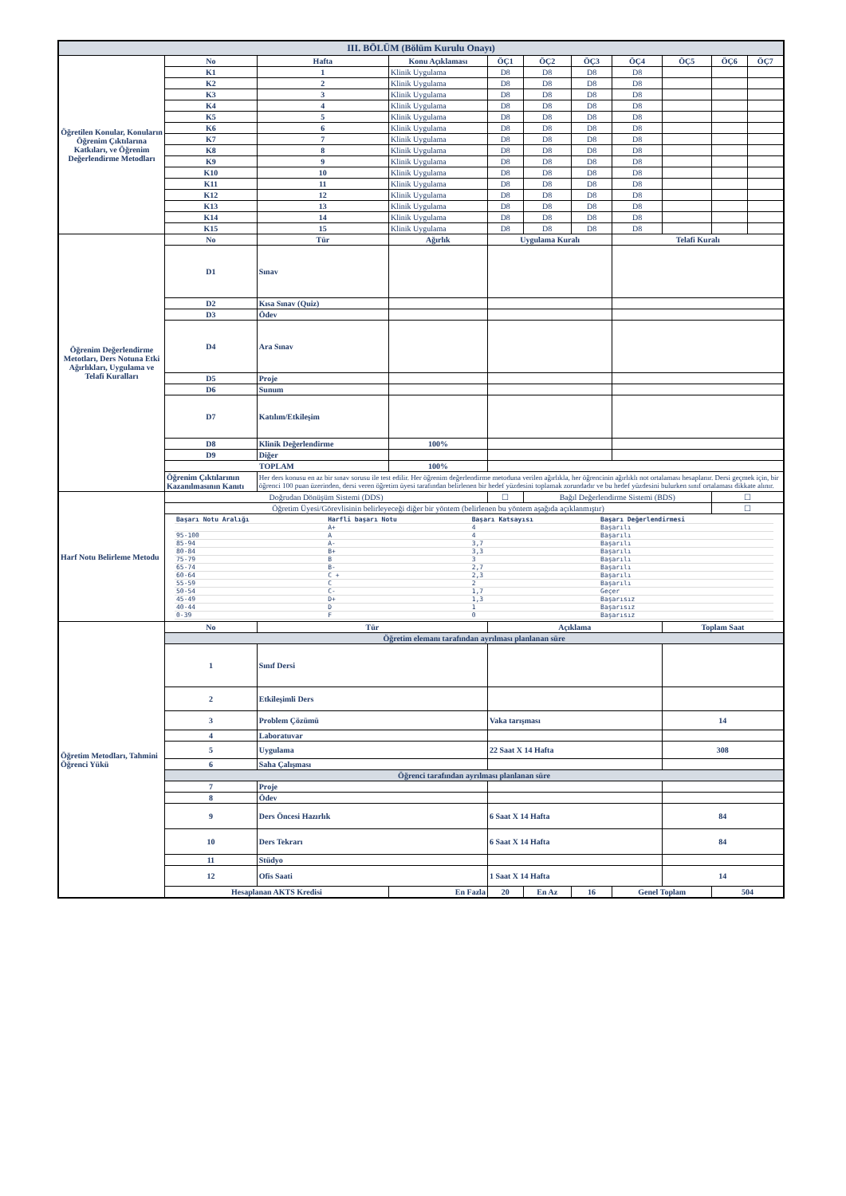| III. BÖLÜM (Bölüm Kurulu Onayı) | | | | | | | | | | | |
| Öğretilen Konular, Konuların Öğrenim Çıktılarına Katkıları, ve Öğrenim Değerlendirme Metodları | No | Hafta | Konu Açıklaması | | ÖÇ1 | ÖÇ2 | ÖÇ3 | ÖÇ4 | ÖÇ5 | ÖÇ6 | ÖÇ7 |
| | K1 | 1 | Klinik Uygulama | | D8 | D8 | D8 | D8 | | | |
| | K2 | 2 | Klinik Uygulama | | D8 | D8 | D8 | D8 | | | |
| | K3 | 3 | Klinik Uygulama | | D8 | D8 | D8 | D8 | | | |
| | K4 | 4 | Klinik Uygulama | | D8 | D8 | D8 | D8 | | | |
| | K5 | 5 | Klinik Uygulama | | D8 | D8 | D8 | D8 | | | |
| | K6 | 6 | Klinik Uygulama | | D8 | D8 | D8 | D8 | | | |
| | K7 | 7 | Klinik Uygulama | | D8 | D8 | D8 | D8 | | | |
| | K8 | 8 | Klinik Uygulama | | D8 | D8 | D8 | D8 | | | |
| | K9 | 9 | Klinik Uygulama | | D8 | D8 | D8 | D8 | | | |
| | K10 | 10 | Klinik Uygulama | | D8 | D8 | D8 | D8 | | | |
| | K11 | 11 | Klinik Uygulama | | D8 | D8 | D8 | D8 | | | |
| | K12 | 12 | Klinik Uygulama | | D8 | D8 | D8 | D8 | | | |
| | K13 | 13 | Klinik Uygulama | | D8 | D8 | D8 | D8 | | | |
| | K14 | 14 | Klinik Uygulama | | D8 | D8 | D8 | D8 | | | |
| | K15 | 15 | Klinik Uygulama | | D8 | D8 | D8 | D8 | | | |
| Öğrenim Değerlendirme Metotları, Ders Notuna Etki Ağırlıkları, Uygulama ve Telafi Kuralları | No | Tür | | Ağırlık | Uygulama Kuralı | | | Telafi Kuralı | | | |
| | D1 | Sınav | | | | | | | | | |
| | D2 | Kısa Sınav (Quiz) | | | | | | | | | |
| | D3 | Ödev | | | | | | | | | |
| | D4 | Ara Sınav | | | | | | | | | |
| | D5 | Proje | | | | | | | | | |
| | D6 | Sunum | | | | | | | | | |
| | D7 | Katılım/Etkileşim | | | | | | | | | |
| | D8 | Klinik Değerlendirme | | 100% | | | | | | | |
| | D9 | Diğer | | | | | | | | | |
| | TOPLAM | | | 100% | | | | | | | |
| | Öğrenim Çıktılarının Kazanılmasının Kanıtı | Her ders konusu en az bir sınav sorusu ile test edilir. Her öğrenim değerlendirme metoduna verilen ağırlıkla, her öğrencinin ağırlıklı not ortalaması hesaplanır. Dersi geçmek için, bir öğrenci 100 puan üzerinden, dersi veren öğretim üyesi tarafından belirlenen bir hedef yüzdesini toplamak zorundadır ve bu hedef yüzdesini bulurken sınıf ortalaması dikkate alınır. | | | | | | | | | |
| Harf Notu Belirleme Metodu | Doğrudan Dönüşüm Sistemi (DDS) | | | | ☐ | Bağıl Değerlendirme Sistemi (BDS) | | | | ☐ | |
| | Öğretim Üyesi/Görevlisinin belirleyeceği diğer bir yöntem (belirlenen bu yöntem aşağıda açıklanmıştır) | | | | | | | | | ☐ | |
| | / Başarı Notu Aralığı / Harfli başarı Notu / Başarı Katsayısı / Başarı Değerlendirmesi / / / A+ / 4 / Başarılı / / 95-100 / A / 4 / Başarılı / / 85-94 / A- / 3,7 / Başarılı / / 80-84 / B+ / 3,3 / Başarılı / / 75-79 / B / 3 / Başarılı / / 65-74 / B- / 2,7 / Başarılı / / 60-64 / C + / 2,3 / Başarılı / / 55-59 / C / 2 / Başarılı / / 50-54 / C- / 1,7 / Geçer / / 45-49 / D+ / 1,3 / Başarısız / / 40-44 / D / 1 / Başarısız / / 0-39 / F / 0 / Başarısız / | | | | | | | | | | |
| Öğretim Metodları, Tahmini Öğrenci Yükü | No | Tür | | | Açıklama | | | | Toplam Saat | | |
| | Öğretim elemanı tarafından ayrılması planlanan süre | | | | | | | | | | |
| | 1 | Sınıf Dersi | | | | | | | | | |
| | 2 | Etkileşimli Ders | | | | | | | | | |
| | 3 | Problem Çözümü | | | Vaka tarışması | | | | 14 | | |
| | 4 | Laboratuvar | | | | | | | | | |
| | 5 | Uygulama | | | 22 Saat X 14 Hafta | | | | 308 | | |
| | 6 | Saha Çalışması | | | | | | | | | |
| | Öğrenci tarafından ayrılması planlanan süre | | | | | | | | | | |
| | 7 | Proje | | | | | | | | | |
| | 8 | Ödev | | | | | | | | | |
| | 9 | Ders Öncesi Hazırlık | | | 6 Saat X 14 Hafta | | | | 84 | | |
| | 10 | Ders Tekrarı | | | 6 Saat X 14 Hafta | | | | 84 | | |
| | 11 | Stüdyo | | | | | | | | | |
| | 12 | Ofis Saati | | | 1 Saat X 14 Hafta | | | | 14 | | |
| | Hesaplanan AKTS Kredisi | | | En Fazla | 20 | En Az | 16 | Genel Toplam | | 504 | |